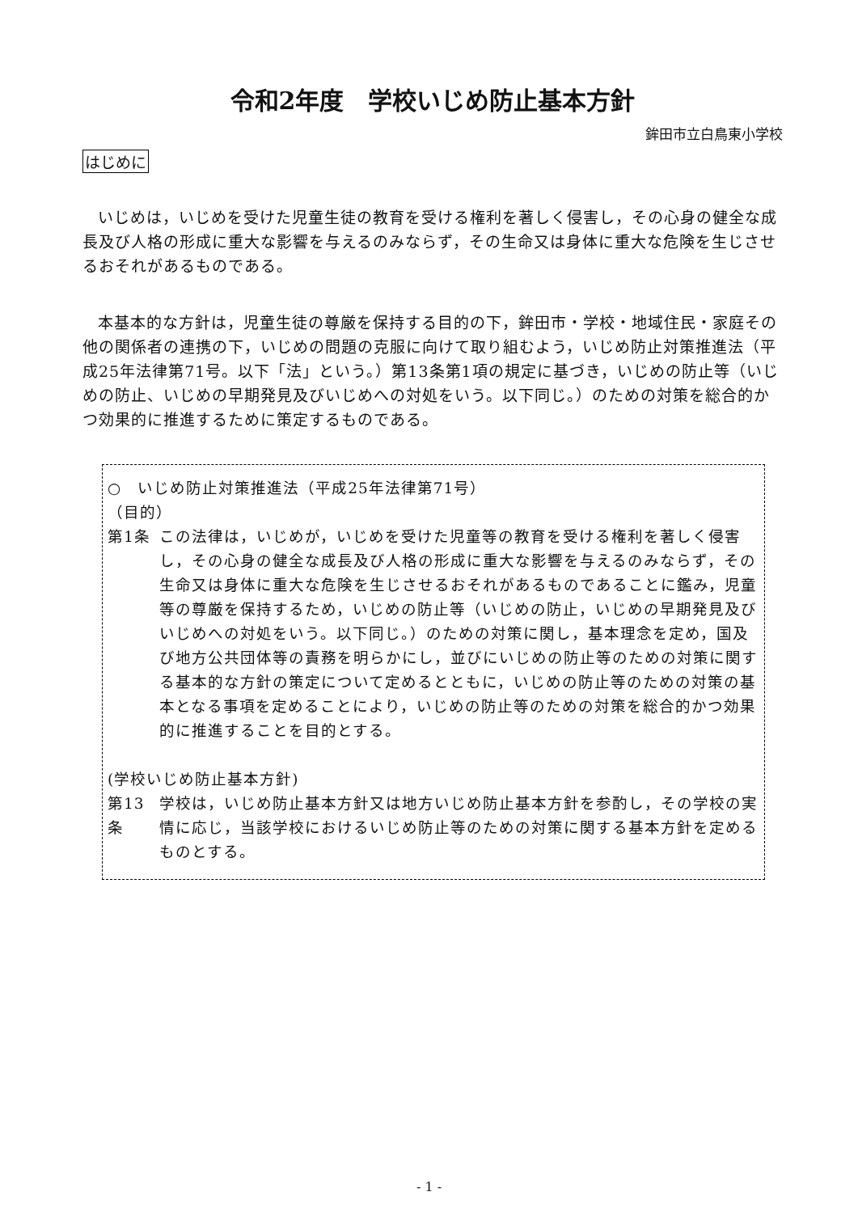令和2年度　学校いじめ防止基本方針
鉾田市立白鳥東小学校
はじめに
いじめは，いじめを受けた児童生徒の教育を受ける権利を著しく侵害し，その心身の健全な成長及び人格の形成に重大な影響を与えるのみならず，その生命又は身体に重大な危険を生じさせるおそれがあるものである。
本基本的な方針は，児童生徒の尊厳を保持する目的の下，鉾田市・学校・地域住民・家庭その他の関係者の連携の下，いじめの問題の克服に向けて取り組むよう，いじめ防止対策推進法（平成25年法律第71号。以下「法」という。）第13条第1項の規定に基づき，いじめの防止等（いじめの防止、いじめの早期発見及びいじめへの対処をいう。以下同じ。）のための対策を総合的かつ効果的に推進するために策定するものである。
○　いじめ防止対策推進法（平成25年法律第71号）
（目的）
第1条 この法律は，いじめが，いじめを受けた児童等の教育を受ける権利を著しく侵害し，その心身の健全な成長及び人格の形成に重大な影響を与えるのみならず，その生命又は身体に重大な危険を生じさせるおそれがあるものであることに鑑み，児童等の尊厳を保持するため，いじめの防止等（いじめの防止，いじめの早期発見及びいじめへの対処をいう。以下同じ。）のための対策に関し，基本理念を定め，国及び地方公共団体等の責務を明らかにし，並びにいじめの防止等のための対策に関する基本的な方針の策定について定めるとともに，いじめの防止等のための対策の基本となる事項を定めることにより，いじめの防止等のための対策を総合的かつ効果的に推進することを目的とする。
(学校いじめ防止基本方針)
第13条 学校は，いじめ防止基本方針又は地方いじめ防止基本方針を参酌し，その学校の実情に応じ，当該学校におけるいじめ防止等のための対策に関する基本方針を定めるものとする。
- 1 -